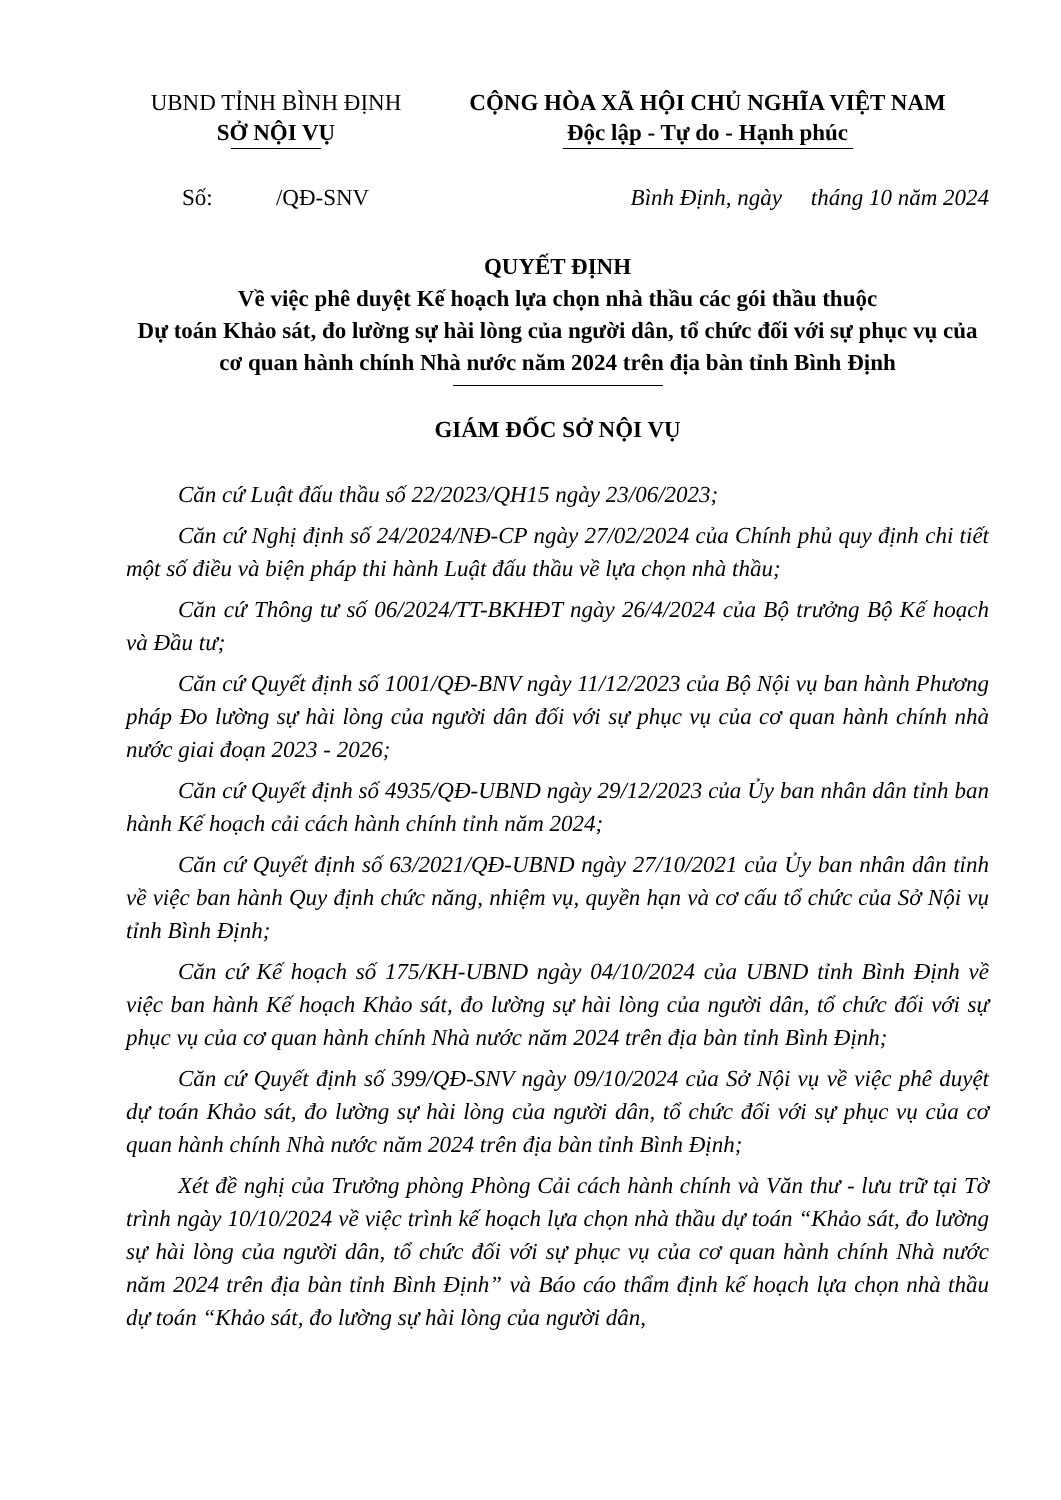UBND TỈNH BÌNH ĐỊNH
SỞ NỘI VỤ
CỘNG HÒA XÃ HỘI CHỦ NGHĨA VIỆT NAM
Độc lập - Tự do - Hạnh phúc
Số: /QĐ-SNV Bình Định, ngày tháng 10 năm 2024
QUYẾT ĐỊNH
Về việc phê duyệt Kế hoạch lựa chọn nhà thầu các gói thầu thuộc
Dự toán Khảo sát, đo lường sự hài lòng của người dân, tổ chức đối với sự phục vụ của cơ quan hành chính Nhà nước năm 2024 trên địa bàn tỉnh Bình Định
GIÁM ĐỐC SỞ NỘI VỤ
Căn cứ Luật đấu thầu số 22/2023/QH15 ngày 23/06/2023;
Căn cứ Nghị định số 24/2024/NĐ-CP ngày 27/02/2024 của Chính phủ quy định chi tiết một số điều và biện pháp thi hành Luật đấu thầu về lựa chọn nhà thầu;
Căn cứ Thông tư số 06/2024/TT-BKHĐT ngày 26/4/2024 của Bộ trưởng Bộ Kế hoạch và Đầu tư;
Căn cứ Quyết định số 1001/QĐ-BNV ngày 11/12/2023 của Bộ Nội vụ ban hành Phương pháp Đo lường sự hài lòng của người dân đối với sự phục vụ của cơ quan hành chính nhà nước giai đoạn 2023 - 2026;
Căn cứ Quyết định số 4935/QĐ-UBND ngày 29/12/2023 của Ủy ban nhân dân tỉnh ban hành Kế hoạch cải cách hành chính tỉnh năm 2024;
Căn cứ Quyết định số 63/2021/QĐ-UBND ngày 27/10/2021 của Ủy ban nhân dân tỉnh về việc ban hành Quy định chức năng, nhiệm vụ, quyền hạn và cơ cấu tổ chức của Sở Nội vụ tỉnh Bình Định;
Căn cứ Kế hoạch số 175/KH-UBND ngày 04/10/2024 của UBND tỉnh Bình Định về việc ban hành Kế hoạch Khảo sát, đo lường sự hài lòng của người dân, tổ chức đối với sự phục vụ của cơ quan hành chính Nhà nước năm 2024 trên địa bàn tỉnh Bình Định;
Căn cứ Quyết định số 399/QĐ-SNV ngày 09/10/2024 của Sở Nội vụ về việc phê duyệt dự toán Khảo sát, đo lường sự hài lòng của người dân, tổ chức đối với sự phục vụ của cơ quan hành chính Nhà nước năm 2024 trên địa bàn tỉnh Bình Định;
Xét đề nghị của Trưởng phòng Phòng Cải cách hành chính và Văn thư - lưu trữ tại Tờ trình ngày 10/10/2024 về việc trình kế hoạch lựa chọn nhà thầu dự toán “Khảo sát, đo lường sự hài lòng của người dân, tổ chức đối với sự phục vụ của cơ quan hành chính Nhà nước năm 2024 trên địa bàn tỉnh Bình Định” và Báo cáo thẩm định kế hoạch lựa chọn nhà thầu dự toán “Khảo sát, đo lường sự hài lòng của người dân,